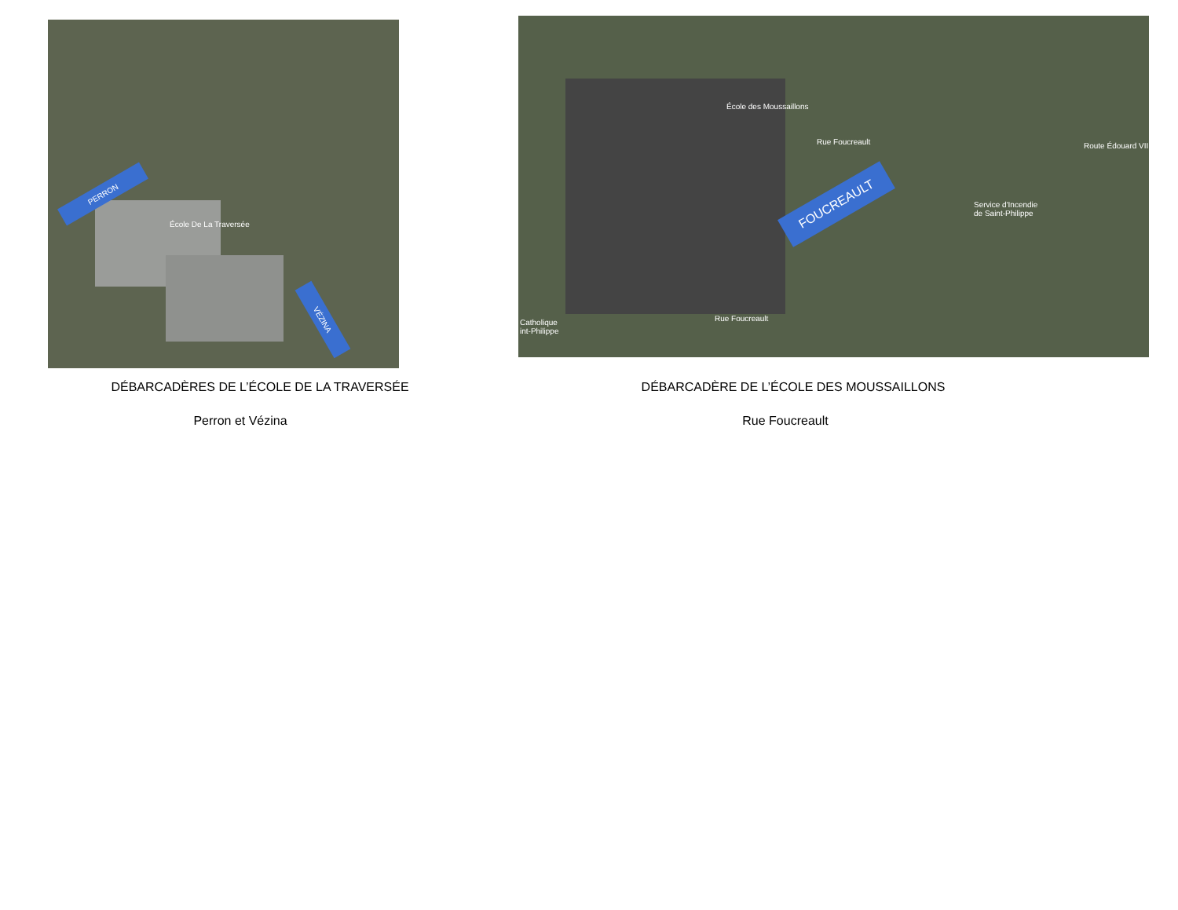PERRON
VÉZINA
École De La Traversée
FOUCREAULT
École des Moussaillons
Service d'Incendie
de Saint-Philippe
Catholique
int-Philippe
Rue Foucreault
Rue Foucreault
Route Édouard VII
DÉBARCADÈRES DE L’ÉCOLE DE LA TRAVERSÉE
Perron et Vézina
DÉBARCADÈRE DE L’ÉCOLE DES MOUSSAILLONS
Rue Foucreault